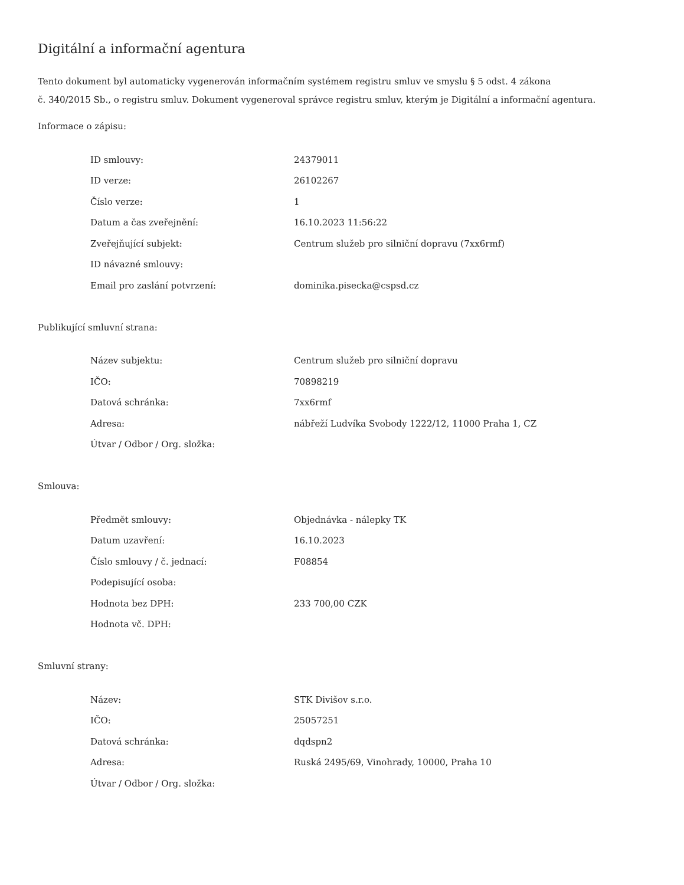Digitální a informační agentura
Tento dokument byl automaticky vygenerován informačním systémem registru smluv ve smyslu § 5 odst. 4 zákona
č. 340/2015 Sb., o registru smluv. Dokument vygeneroval správce registru smluv, kterým je Digitální a informační agentura.
Informace o zápisu:
| ID smlouvy: | 24379011 |
| ID verze: | 26102267 |
| Číslo verze: | 1 |
| Datum a čas zveřejnění: | 16.10.2023 11:56:22 |
| Zveřejňující subjekt: | Centrum služeb pro silniční dopravu (7xx6rmf) |
| ID návazné smlouvy: | |
| Email pro zaslání potvrzení: | dominika.pisecka@cspsd.cz |
Publikující smluvní strana:
| Název subjektu: | Centrum služeb pro silniční dopravu |
| IČO: | 70898219 |
| Datová schránka: | 7xx6rmf |
| Adresa: | nábřeží Ludvíka Svobody 1222/12, 11000 Praha 1, CZ |
| Útvar / Odbor / Org. složka: | |
Smlouva:
| Předmět smlouvy: | Objednávka - nálepky TK |
| Datum uzavření: | 16.10.2023 |
| Číslo smlouvy / č. jednací: | F08854 |
| Podepisující osoba: | |
| Hodnota bez DPH: | 233 700,00 CZK |
| Hodnota vč. DPH: | |
Smluvní strany:
| Název: | STK Divišov s.r.o. |
| IČO: | 25057251 |
| Datová schránka: | dqdspn2 |
| Adresa: | Ruská 2495/69, Vinohrady, 10000, Praha 10 |
| Útvar / Odbor / Org. složka: | |